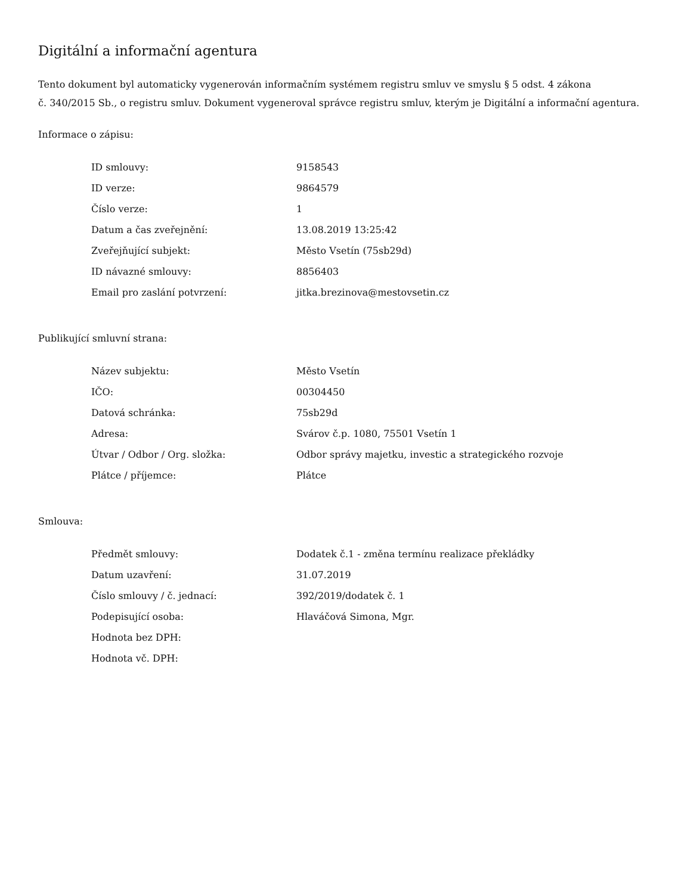Digitální a informační agentura
Tento dokument byl automaticky vygenerován informačním systémem registru smluv ve smyslu § 5 odst. 4 zákona
č. 340/2015 Sb., o registru smluv. Dokument vygeneroval správce registru smluv, kterým je Digitální a informační agentura.
Informace o zápisu:
| ID smlouvy: | 9158543 |
| ID verze: | 9864579 |
| Číslo verze: | 1 |
| Datum a čas zveřejnění: | 13.08.2019 13:25:42 |
| Zveřejňující subjekt: | Město Vsetín (75sb29d) |
| ID návazné smlouvy: | 8856403 |
| Email pro zaslání potvrzení: | jitka.brezinova@mestovsetin.cz |
Publikující smluvní strana:
| Název subjektu: | Město Vsetín |
| IČO: | 00304450 |
| Datová schránka: | 75sb29d |
| Adresa: | Svárov č.p. 1080, 75501 Vsetín 1 |
| Útvar / Odbor / Org. složka: | Odbor správy majetku, investic a strategického rozvoje |
| Plátce / příjemce: | Plátce |
Smlouva:
| Předmět smlouvy: | Dodatek č.1 - změna termínu realizace překládky |
| Datum uzavření: | 31.07.2019 |
| Číslo smlouvy / č. jednací: | 392/2019/dodatek č. 1 |
| Podepisující osoba: | Hlaváčová Simona, Mgr. |
| Hodnota bez DPH: | |
| Hodnota vč. DPH: | |